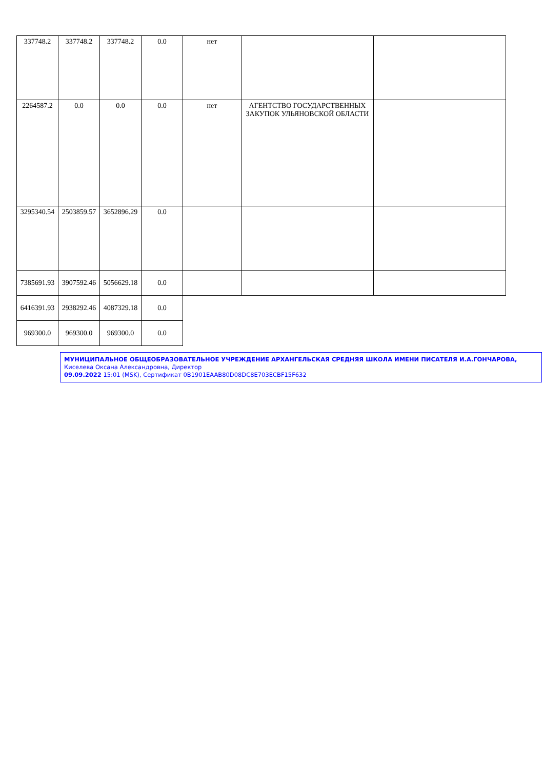| 337748.2 | 337748.2 | 337748.2 | 0.0 | нет | | |
| 2264587.2 | 0.0 | 0.0 | 0.0 | нет | АГЕНТСТВО ГОСУДАРСТВЕННЫХ ЗАКУПОК УЛЬЯНОВСКОЙ ОБЛАСТИ | |
| 3295340.54 | 2503859.57 | 3652896.29 | 0.0 | | | |
| 7385691.93 | 3907592.46 | 5056629.18 | 0.0 | | | |
| 6416391.93 | 2938292.46 | 4087329.18 | 0.0 | | | |
| 969300.0 | 969300.0 | 969300.0 | 0.0 | | | |
МУНИЦИПАЛЬНОЕ ОБЩЕОБРАЗОВАТЕЛЬНОЕ УЧРЕЖДЕНИЕ АРХАНГЕЛЬСКАЯ СРЕДНЯЯ ШКОЛА ИМЕНИ ПИСАТЕЛЯ И.А.ГОНЧАРОВА, Киселева Оксана Александровна, Директор
09.09.2022 15:01 (MSK), Сертификат 0B1901EAAB80D08DC8E703ECBF15F632